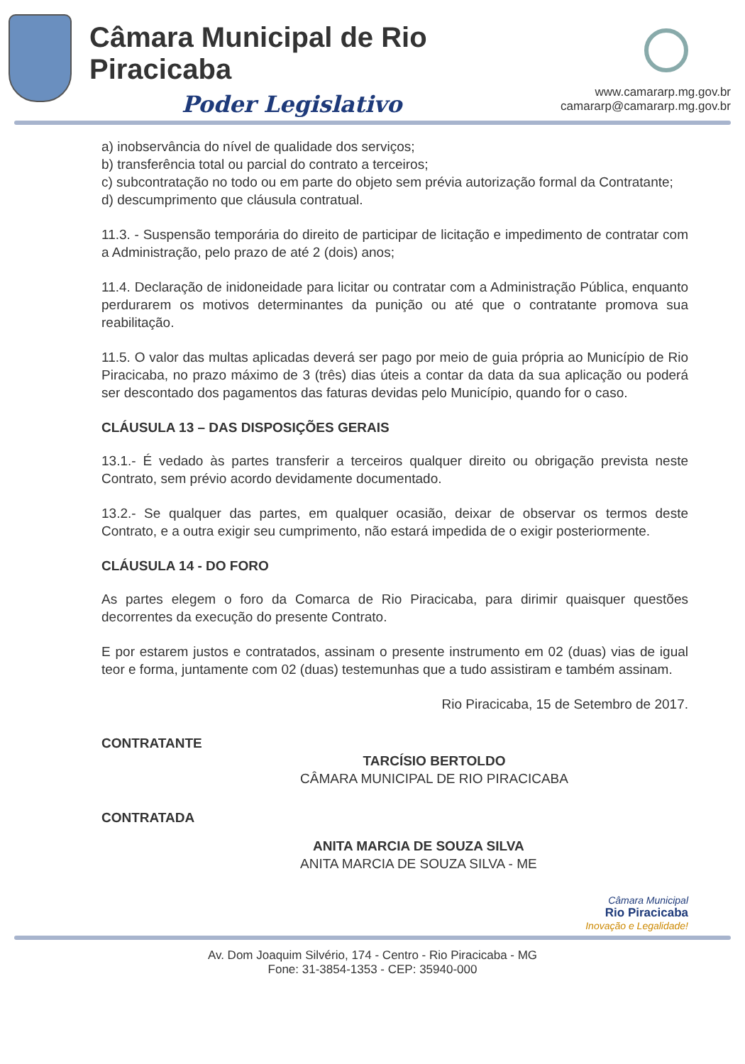Câmara Municipal de Rio Piracicaba
Poder Legislativo
www.camararp.mg.gov.br
camararp@camararp.mg.gov.br
a) inobservância do nível de qualidade dos serviços;
b) transferência total ou parcial do contrato a terceiros;
c) subcontratação no todo ou em parte do objeto sem prévia autorização formal da Contratante;
d) descumprimento que cláusula contratual.
11.3. - Suspensão temporária do direito de participar de licitação e impedimento de contratar com a Administração, pelo prazo de até 2 (dois) anos;
11.4. Declaração de inidoneidade para licitar ou contratar com a Administração Pública, enquanto perdurarem os motivos determinantes da punição ou até que o contratante promova sua reabilitação.
11.5. O valor das multas aplicadas deverá ser pago por meio de guia própria ao Município de Rio Piracicaba, no prazo máximo de 3 (três) dias úteis a contar da data da sua aplicação ou poderá ser descontado dos pagamentos das faturas devidas pelo Município, quando for o caso.
CLÁUSULA 13 – DAS DISPOSIÇÕES GERAIS
13.1.- É vedado às partes transferir a terceiros qualquer direito ou obrigação prevista neste Contrato, sem prévio acordo devidamente documentado.
13.2.- Se qualquer das partes, em qualquer ocasião, deixar de observar os termos deste Contrato, e a outra exigir seu cumprimento, não estará impedida de o exigir posteriormente.
CLÁUSULA 14 - DO FORO
As partes elegem o foro da Comarca de Rio Piracicaba, para dirimir quaisquer questões decorrentes da execução do presente Contrato.
E por estarem justos e contratados, assinam o presente instrumento em 02 (duas) vias de igual teor e forma, juntamente com 02 (duas) testemunhas que a tudo assistiram e também assinam.
Rio Piracicaba, 15 de Setembro de 2017.
CONTRATANTE
TARCÍSIO BERTOLDO
CÂMARA MUNICIPAL DE RIO PIRACICABA
CONTRATADA
ANITA MARCIA DE SOUZA SILVA
ANITA MARCIA DE SOUZA SILVA - ME
Câmara Municipal
Rio Piracicaba
Inovação e Legalidade!
Av. Dom Joaquim Silvério, 174 - Centro - Rio Piracicaba - MG
Fone: 31-3854-1353 - CEP: 35940-000